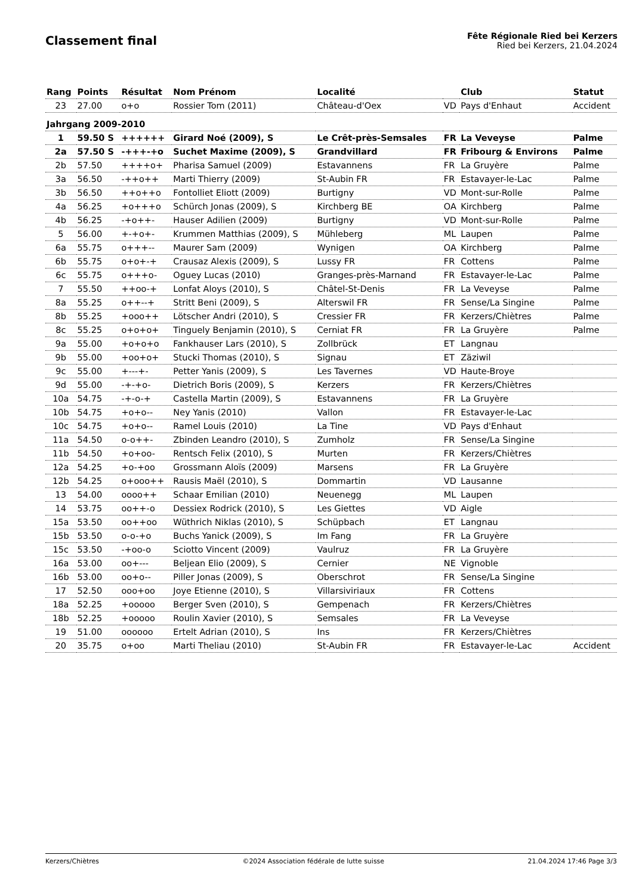Classement final
Fête Régionale Ried bei Kerzers
Ried bei Kerzers, 21.04.2024
| Rang | Points | Résultat | Nom Prénom | Localité | | Club | Statut |
| --- | --- | --- | --- | --- | --- | --- | --- |
| 23 | 27.00 | o+o | Rossier Tom (2011) | Château-d'Oex | VD | Pays d'Enhaut | Accident |
| Jahrgang 2009-2010 | | | | | | | |
| 1 | 59.50 S | ++++++ | Girard Noé (2009), S | Le Crêt-près-Semsales | FR | La Veveyse | Palme |
| 2a | 57.50 S | -+++-+o | Suchet Maxime (2009), S | Grandvillard | FR | Fribourg & Environs | Palme |
| 2b | 57.50 | ++++o+ | Pharisa Samuel (2009) | Estavannens | FR | La Gruyère | Palme |
| 3a | 56.50 | -++o++ | Marti Thierry (2009) | St-Aubin FR | FR | Estavayer-le-Lac | Palme |
| 3b | 56.50 | ++o++o | Fontolliet Eliott (2009) | Burtigny | VD | Mont-sur-Rolle | Palme |
| 4a | 56.25 | +o+++o | Schürch Jonas (2009), S | Kirchberg BE | OA | Kirchberg | Palme |
| 4b | 56.25 | -+o++- | Hauser Adilien (2009) | Burtigny | VD | Mont-sur-Rolle | Palme |
| 5 | 56.00 | +-+o+- | Krummen Matthias (2009), S | Mühleberg | ML | Laupen | Palme |
| 6a | 55.75 | o+++-- | Maurer Sam (2009) | Wynigen | OA | Kirchberg | Palme |
| 6b | 55.75 | o+o+-+ | Crausaz Alexis (2009), S | Lussy FR | FR | Cottens | Palme |
| 6c | 55.75 | o+++o- | Oguey Lucas (2010) | Granges-près-Marnand | FR | Estavayer-le-Lac | Palme |
| 7 | 55.50 | ++oo-+ | Lonfat Aloys (2010), S | Châtel-St-Denis | FR | La Veveyse | Palme |
| 8a | 55.25 | o++--+ | Stritt Beni (2009), S | Alterswil FR | FR | Sense/La Singine | Palme |
| 8b | 55.25 | +ooo++ | Lötscher Andri (2010), S | Cressier FR | FR | Kerzers/Chiètres | Palme |
| 8c | 55.25 | o+o+o+ | Tinguely Benjamin (2010), S | Cerniat FR | FR | La Gruyère | Palme |
| 9a | 55.00 | +o+o+o | Fankhauser Lars (2010), S | Zollbrück | ET | Langnau | |
| 9b | 55.00 | +oo+o+ | Stucki Thomas (2010), S | Signau | ET | Zäziwil | |
| 9c | 55.00 | +---+- | Petter Yanis (2009), S | Les Tavernes | VD | Haute-Broye | |
| 9d | 55.00 | -+-+o- | Dietrich Boris (2009), S | Kerzers | FR | Kerzers/Chiètres | |
| 10a | 54.75 | -+-o-+ | Castella Martin (2009), S | Estavannens | FR | La Gruyère | |
| 10b | 54.75 | +o+o-- | Ney Yanis (2010) | Vallon | FR | Estavayer-le-Lac | |
| 10c | 54.75 | +o+o-- | Ramel Louis (2010) | La Tine | VD | Pays d'Enhaut | |
| 11a | 54.50 | o-o++- | Zbinden Leandro (2010), S | Zumholz | FR | Sense/La Singine | |
| 11b | 54.50 | +o+oo- | Rentsch Felix (2010), S | Murten | FR | Kerzers/Chiètres | |
| 12a | 54.25 | +o-+oo | Grossmann Aloïs (2009) | Marsens | FR | La Gruyère | |
| 12b | 54.25 | o+ooo++ | Rausis Maël (2010), S | Dommartin | VD | Lausanne | |
| 13 | 54.00 | oooo++ | Schaar Emilian (2010) | Neuenegg | ML | Laupen | |
| 14 | 53.75 | oo++-o | Dessiex Rodrick (2010), S | Les Giettes | VD | Aigle | |
| 15a | 53.50 | oo++oo | Wüthrich Niklas (2010), S | Schüpbach | ET | Langnau | |
| 15b | 53.50 | o-o-+o | Buchs Yanick (2009), S | Im Fang | FR | La Gruyère | |
| 15c | 53.50 | -+oo-o | Sciotto Vincent (2009) | Vaulruz | FR | La Gruyère | |
| 16a | 53.00 | oo+--- | Beljean Elio (2009), S | Cernier | NE | Vignoble | |
| 16b | 53.00 | oo+o-- | Piller Jonas (2009), S | Oberschrot | FR | Sense/La Singine | |
| 17 | 52.50 | ooo+oo | Joye Etienne (2010), S | Villarsiviriaux | FR | Cottens | |
| 18a | 52.25 | +ooooo | Berger Sven (2010), S | Gempenach | FR | Kerzers/Chiètres | |
| 18b | 52.25 | +ooooo | Roulin Xavier (2010), S | Semsales | FR | La Veveyse | |
| 19 | 51.00 | oooooo | Ertelt Adrian (2010), S | Ins | FR | Kerzers/Chiètres | |
| 20 | 35.75 | o+oo | Marti Theliau (2010) | St-Aubin FR | FR | Estavayer-le-Lac | Accident |
Kerzers/Chiètres ©2024 Association fédérale de lutte suisse 21.04.2024 17:46 Page 3/3